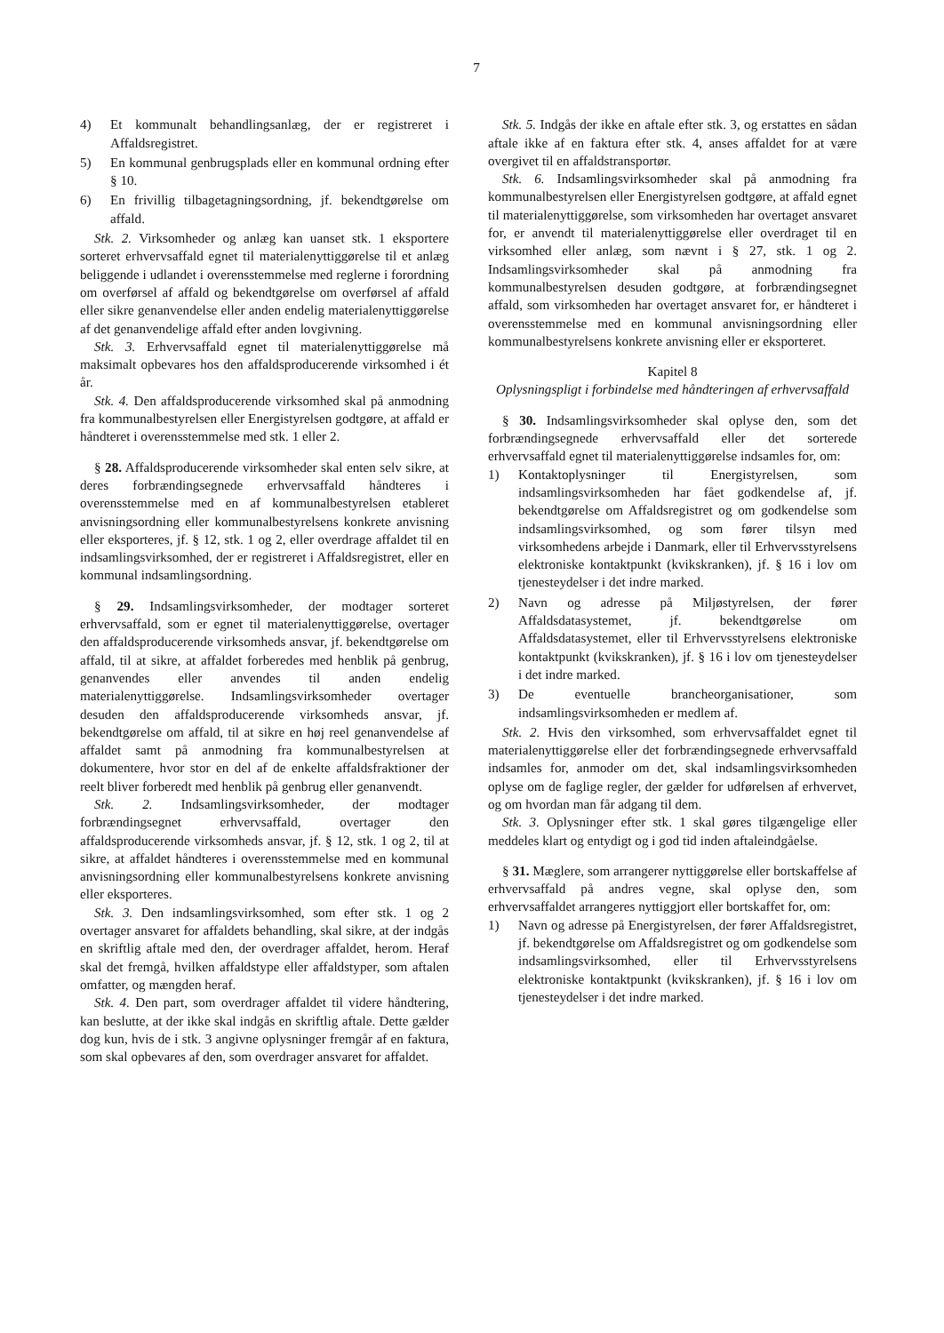7
4) Et kommunalt behandlingsanlæg, der er registreret i Affaldsregistret.
5) En kommunal genbrugsplads eller en kommunal ordning efter § 10.
6) En frivillig tilbagetagningsordning, jf. bekendtgørelse om affald.
Stk. 2. Virksomheder og anlæg kan uanset stk. 1 eksportere sorteret erhvervsaffald egnet til materialenyttiggørelse til et anlæg beliggende i udlandet i overensstemmelse med reglerne i forordning om overførsel af affald og bekendtgørelse om overførsel af affald eller sikre genanvendelse eller anden endelig materialenyttiggørelse af det genanvendelige affald efter anden lovgivning.
Stk. 3. Erhvervsaffald egnet til materialenyttiggørelse må maksimalt opbevares hos den affaldsproducerende virksomhed i ét år.
Stk. 4. Den affaldsproducerende virksomhed skal på anmodning fra kommunalbestyrelsen eller Energistyrelsen godtgøre, at affald er håndteret i overensstemmelse med stk. 1 eller 2.
§ 28. Affaldsproducerende virksomheder skal enten selv sikre, at deres forbrændingsegnede erhvervsaffald håndteres i overensstemmelse med en af kommunalbestyrelsen etableret anvisningsordning eller kommunalbestyrelsens konkrete anvisning eller eksporteres, jf. § 12, stk. 1 og 2, eller overdrage affaldet til en indsamlingsvirksomhed, der er registreret i Affaldsregistret, eller en kommunal indsamlingsordning.
§ 29. Indsamlingsvirksomheder, der modtager sorteret erhvervsaffald, som er egnet til materialenyttiggørelse, overtager den affaldsproducerende virksomheds ansvar, jf. bekendtgørelse om affald, til at sikre, at affaldet forberedes med henblik på genbrug, genanvendes eller anvendes til anden endelig materialenyttiggørelse. Indsamlingsvirksomheder overtager desuden den affaldsproducerende virksomheds ansvar, jf. bekendtgørelse om affald, til at sikre en høj reel genanvendelse af affaldet samt på anmodning fra kommunalbestyrelsen at dokumentere, hvor stor en del af de enkelte affaldsfraktioner der reelt bliver forberedt med henblik på genbrug eller genanvendt.
Stk. 2. Indsamlingsvirksomheder, der modtager forbrændingsegnet erhvervsaffald, overtager den affaldsproducerende virksomheds ansvar, jf. § 12, stk. 1 og 2, til at sikre, at affaldet håndteres i overensstemmelse med en kommunal anvisningsordning eller kommunalbestyrelsens konkrete anvisning eller eksporteres.
Stk. 3. Den indsamlingsvirksomhed, som efter stk. 1 og 2 overtager ansvaret for affaldets behandling, skal sikre, at der indgås en skriftlig aftale med den, der overdrager affaldet, herom. Heraf skal det fremgå, hvilken affaldstype eller affaldstyper, som aftalen omfatter, og mængden heraf.
Stk. 4. Den part, som overdrager affaldet til videre håndtering, kan beslutte, at der ikke skal indgås en skriftlig aftale. Dette gælder dog kun, hvis de i stk. 3 angivne oplysninger fremgår af en faktura, som skal opbevares af den, som overdrager ansvaret for affaldet.
Stk. 5. Indgås der ikke en aftale efter stk. 3, og erstattes en sådan aftale ikke af en faktura efter stk. 4, anses affaldet for at være overgivet til en affaldstransportør.
Stk. 6. Indsamlingsvirksomheder skal på anmodning fra kommunalbestyrelsen eller Energistyrelsen godtgøre, at affald egnet til materialenyttiggørelse, som virksomheden har overtaget ansvaret for, er anvendt til materialenyttiggørelse eller overdraget til en virksomhed eller anlæg, som nævnt i § 27, stk. 1 og 2. Indsamlingsvirksomheder skal på anmodning fra kommunalbestyrelsen desuden godtgøre, at forbrændingsegnet affald, som virksomheden har overtaget ansvaret for, er håndteret i overensstemmelse med en kommunal anvisningsordning eller kommunalbestyrelsens konkrete anvisning eller er eksporteret.
Kapitel 8
Oplysningspligt i forbindelse med håndteringen af erhvervsaffald
§ 30. Indsamlingsvirksomheder skal oplyse den, som det forbrændingsegnede erhvervsaffald eller det sorterede erhvervsaffald egnet til materialenyttiggørelse indsamles for, om:
1) Kontaktoplysninger til Energistyrelsen, som indsamlingsvirksomheden har fået godkendelse af, jf. bekendtgørelse om Affaldsregistret og om godkendelse som indsamlingsvirksomhed, og som fører tilsyn med virksomhedens arbejde i Danmark, eller til Erhvervsstyrelsens elektroniske kontaktpunkt (kvikskranken), jf. § 16 i lov om tjenesteydelser i det indre marked.
2) Navn og adresse på Miljøstyrelsen, der fører Affaldsdatasystemet, jf. bekendtgørelse om Affaldsdatasystemet, eller til Erhvervsstyrelsens elektroniske kontaktpunkt (kvikskranken), jf. § 16 i lov om tjenesteydelser i det indre marked.
3) De eventuelle brancheorganisationer, som indsamlingsvirksomheden er medlem af.
Stk. 2. Hvis den virksomhed, som erhvervsaffaldet egnet til materialenyttiggørelse eller det forbrændingsegnede erhvervsaffald indsamles for, anmoder om det, skal indsamlingsvirksomheden oplyse om de faglige regler, der gælder for udførelsen af erhvervet, og om hvordan man får adgang til dem.
Stk. 3. Oplysninger efter stk. 1 skal gøres tilgængelige eller meddeles klart og entydigt og i god tid inden aftaleindgåelse.
§ 31. Mæglere, som arrangerer nyttiggørelse eller bortskaffelse af erhvervsaffald på andres vegne, skal oplyse den, som erhvervsaffaldet arrangeres nyttiggjort eller bortskaffet for, om:
1) Navn og adresse på Energistyrelsen, der fører Affaldsregistret, jf. bekendtgørelse om Affaldsregistret og om godkendelse som indsamlingsvirksomhed, eller til Erhvervsstyrelsens elektroniske kontaktpunkt (kvikskranken), jf. § 16 i lov om tjenesteydelser i det indre marked.